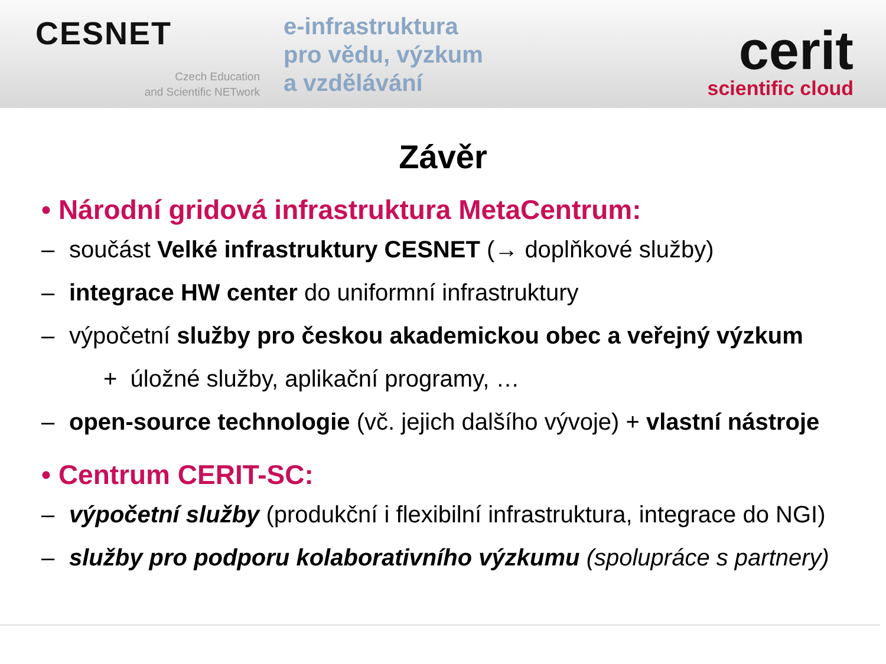CESNET
Czech Education
and Scientific NETwork
e-infrastruktura
pro vědu, výzkum
a vzdělávání
cerit
scientific cloud
Závěr
• Národní gridová infrastruktura MetaCentrum:
– součást Velké infrastruktury CESNET (→ doplňkové služby)
– integrace HW center do uniformní infrastruktury
– výpočetní služby pro českou akademickou obec a veřejný výzkum
+ úložné služby, aplikační programy, …
– open-source technologie (vč. jejich dalšího vývoje) + vlastní nástroje
• Centrum CERIT-SC:
– výpočetní služby (produkční i flexibilní infrastruktura, integrace do NGI)
– služby pro podporu kolaborativního výzkumu (spolupráce s partnery)